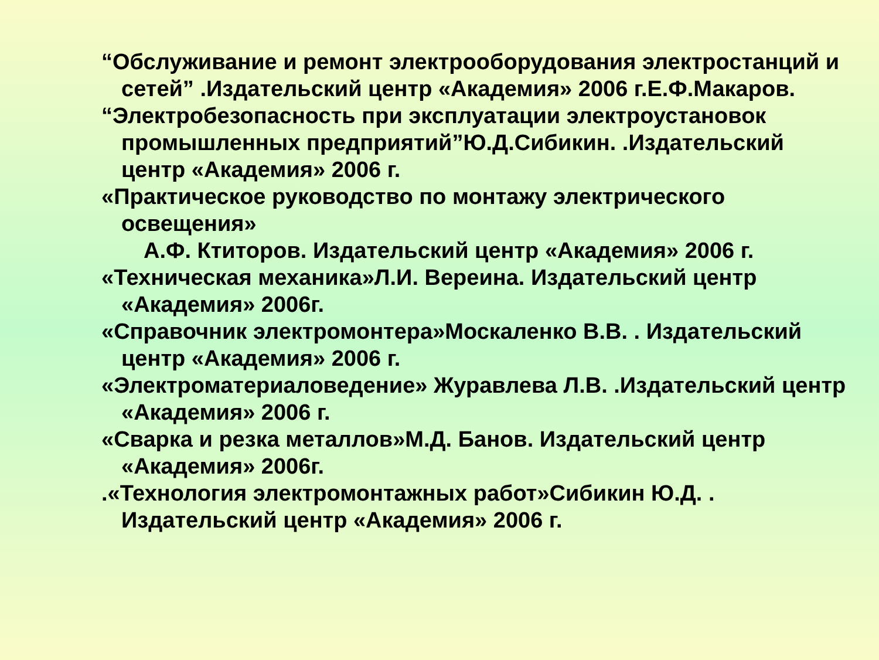“Обслуживание и ремонт электрооборудования электростанций и сетей” .Издательский центр «Академия» 2006 г.Е.Ф.Макаров.
“Электробезопасность при эксплуатации электроустановок промышленных предприятий”Ю.Д.Сибикин. .Издательский центр «Академия» 2006 г.
«Практическое руководство по монтажу электрического освещения»
А.Ф. Ктиторов. Издательский центр «Академия» 2006 г.
«Техническая механика»Л.И. Вереина. Издательский центр «Академия» 2006г.
«Справочник электромонтера»Москаленко В.В. . Издательский центр «Академия» 2006 г.
«Электроматериаловедение» Журавлева Л.В. .Издательский центр «Академия» 2006 г.
«Сварка и резка металлов»М.Д. Банов. Издательский центр «Академия» 2006г.
.«Технология электромонтажных работ»Сибикин Ю.Д. . Издательский центр «Академия» 2006 г.